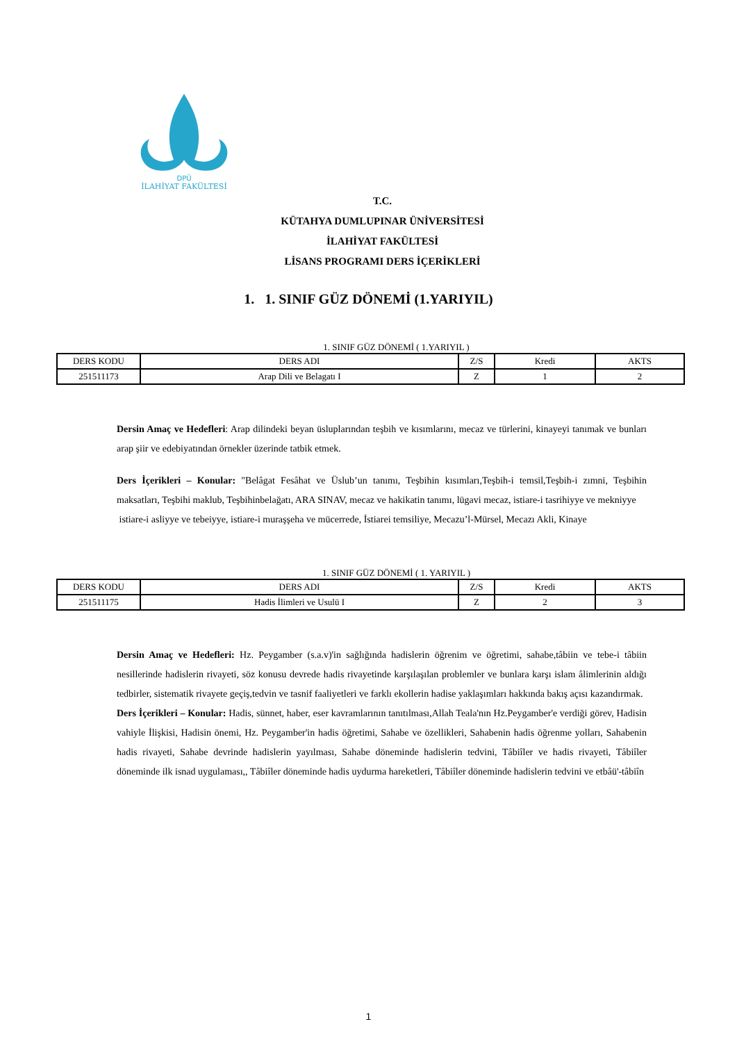DPÜ
İLAHİYAT FAKÜLTESİ
T.C.
KÜTAHYA DUMLUPINAR ÜNİVERSİTESİ
İLAHİYAT FAKÜLTESİ
LİSANS PROGRAMI DERS İÇERİKLERİ
1. 1. SINIF GÜZ DÖNEMİ (1.YARIYIL)
1. SINIF GÜZ DÖNEMİ ( 1.YARIYIL )
| DERS KODU | DERS ADI | Z/S | Kredi | AKTS |
| 251511173 | Arap Dili ve Belagatı I | Z | 1 | 2 |
Dersin Amaç ve Hedefleri: Arap dilindeki beyan üsluplarından teşbih ve kısımlarını, mecaz ve türlerini, kinayeyi tanımak ve bunları arap şiir ve edebiyatından örnekler üzerinde tatbik etmek.
Ders İçerikleri – Konular: "Belâgat Fesâhat ve Üslub’un tanımı, Teşbihin kısımları,Teşbih-i temsil,Teşbih-i zımni, Teşbihin maksatları, Teşbihi maklub, Teşbihinbelağatı, ARA SINAV, mecaz ve hakikatin tanımı, lügavi mecaz, istiare-i tasrihiyye ve mekniyye
istiare-i asliyye ve tebeiyye, istiare-i muraşşeha ve mücerrede, İstiarei temsiliye, Mecazu’l-Mürsel, Mecazı Akli, Kinaye
1. SINIF GÜZ DÖNEMİ ( 1. YARIYIL )
| DERS KODU | DERS ADI | Z/S | Kredi | AKTS |
| 251511175 | Hadis İlimleri ve Usulü I | Z | 2 | 3 |
Dersin Amaç ve Hedefleri: Hz. Peygamber (s.a.v)'in sağlığında hadislerin öğrenim ve öğretimi, sahabe,tâbiin ve tebe-i tâbiin nesillerinde hadislerin rivayeti, söz konusu devrede hadis rivayetinde karşılaşılan problemler ve bunlara karşı islam âlimlerinin aldığı tedbirler, sistematik rivayete geçiş,tedvin ve tasnif faaliyetleri ve farklı ekollerin hadise yaklaşımları hakkında bakış açısı kazandırmak.
Ders İçerikleri – Konular: Hadis, sünnet, haber, eser kavramlarının tanıtılması,Allah Teala'nın Hz.Peygamber'e verdiği görev, Hadisin vahiyle İlişkisi, Hadisin önemi, Hz. Peygamber'in hadis öğretimi, Sahabe ve özellikleri, Sahabenin hadis öğrenme yolları, Sahabenin hadis rivayeti, Sahabe devrinde hadislerin yayılması, Sahabe döneminde hadislerin tedvini, Tâbiîler ve hadis rivayeti, Tâbiîler döneminde ilk isnad uygulaması,, Tâbiîler döneminde hadis uydurma hareketleri, Tâbiîler döneminde hadislerin tedvini ve etbâü'-tâbiîn
1